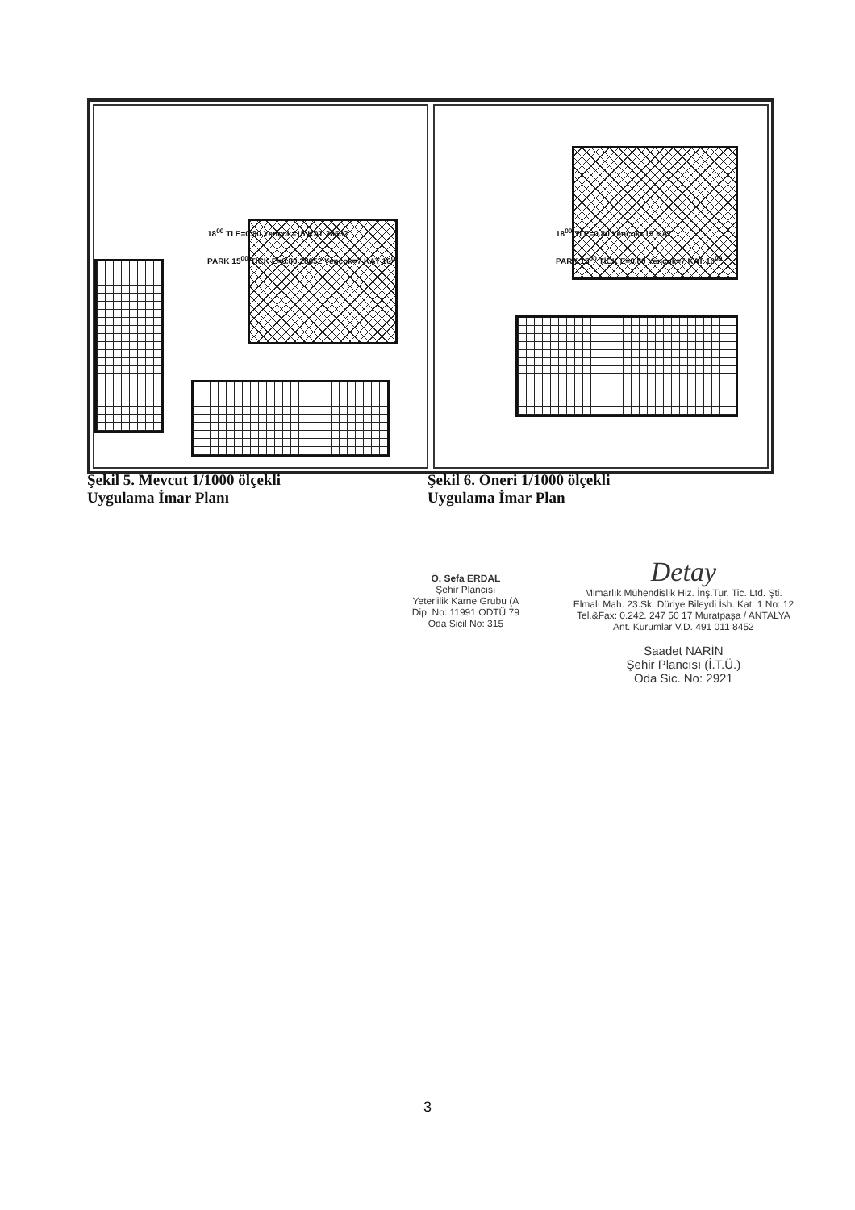18<sup>00</sup> TI E=0.80 Yençok=15 KAT 28532
PARK 15<sup>00</sup> TİCK E=0.80 28652 Yençok=7 KAT 10<sup>00</sup>
18<sup>00</sup> TI E=0.80 Yençok=15 KAT
PARK 15<sup>00</sup> TİCK E=0.80 Yençok=7 KAT 10<sup>00</sup>
Şekil 5. Mevcut 1/1000 ölçekli
Uygulama İmar Planı
Şekil 6. Öneri 1/1000 ölçekli
Uygulama İmar Plan
Ö. Sefa ERDAL
Şehir Plancısı
Yeterlilik Karne Grubu (A
Dip. No: 11991 ODTÜ 79
Oda Sicil No: 315
Detay
Mimarlık Mühendislik Hiz. İnş.Tur. Tic. Ltd. Şti.
Elmalı Mah. 23.Sk. Düriye Bileydi İsh. Kat: 1 No: 12
Tel.&Fax: 0.242. 247 50 17 Muratpaşa / ANTALYA
Ant. Kurumlar V.D. 491 011 8452
Saadet NARİN
Şehir Plancısı (İ.T.Ü.)
Oda Sic. No: 2921
3